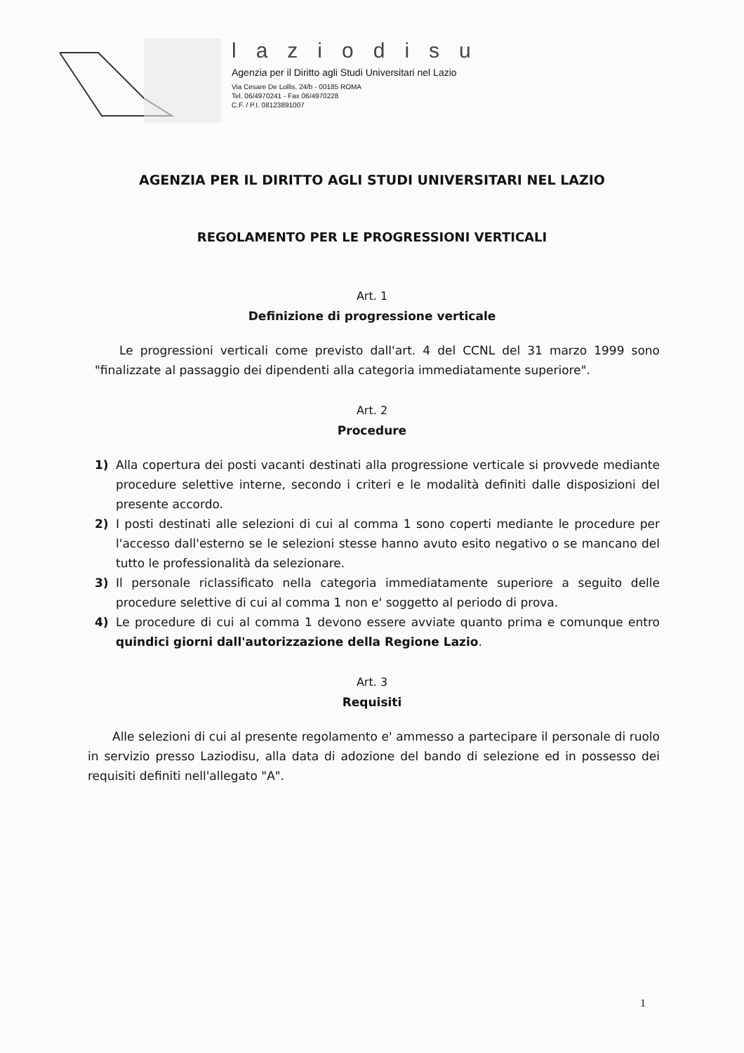laziodisu
Agenzia per il Diritto agli Studi Universitari nel Lazio
Via Cesare De Lollis, 24/b - 00185 ROMA
Tel. 06/4970241 - Fax 06/4970228
C.F. / P.I. 08123891007
AGENZIA PER IL DIRITTO AGLI STUDI UNIVERSITARI NEL LAZIO
REGOLAMENTO PER LE PROGRESSIONI VERTICALI
Art. 1
Definizione di progressione verticale
Le progressioni verticali come previsto dall'art. 4 del CCNL del 31 marzo 1999 sono "finalizzate al passaggio dei dipendenti alla categoria immediatamente superiore".
Art. 2
Procedure
1) Alla copertura dei posti vacanti destinati alla progressione verticale si provvede mediante procedure selettive interne, secondo i criteri e le modalità definiti dalle disposizioni del presente accordo.
2) I posti destinati alle selezioni di cui al comma 1 sono coperti mediante le procedure per l'accesso dall'esterno se le selezioni stesse hanno avuto esito negativo o se mancano del tutto le professionalità da selezionare.
3) Il personale riclassificato nella categoria immediatamente superiore a seguito delle procedure selettive di cui al comma 1 non e' soggetto al periodo di prova.
4) Le procedure di cui al comma 1 devono essere avviate quanto prima e comunque entro quindici giorni dall'autorizzazione della Regione Lazio.
Art. 3
Requisiti
Alle selezioni di cui al presente regolamento e' ammesso a partecipare il personale di ruolo in servizio presso Laziodisu, alla data di adozione del bando di selezione ed in possesso dei requisiti definiti nell'allegato "A".
1